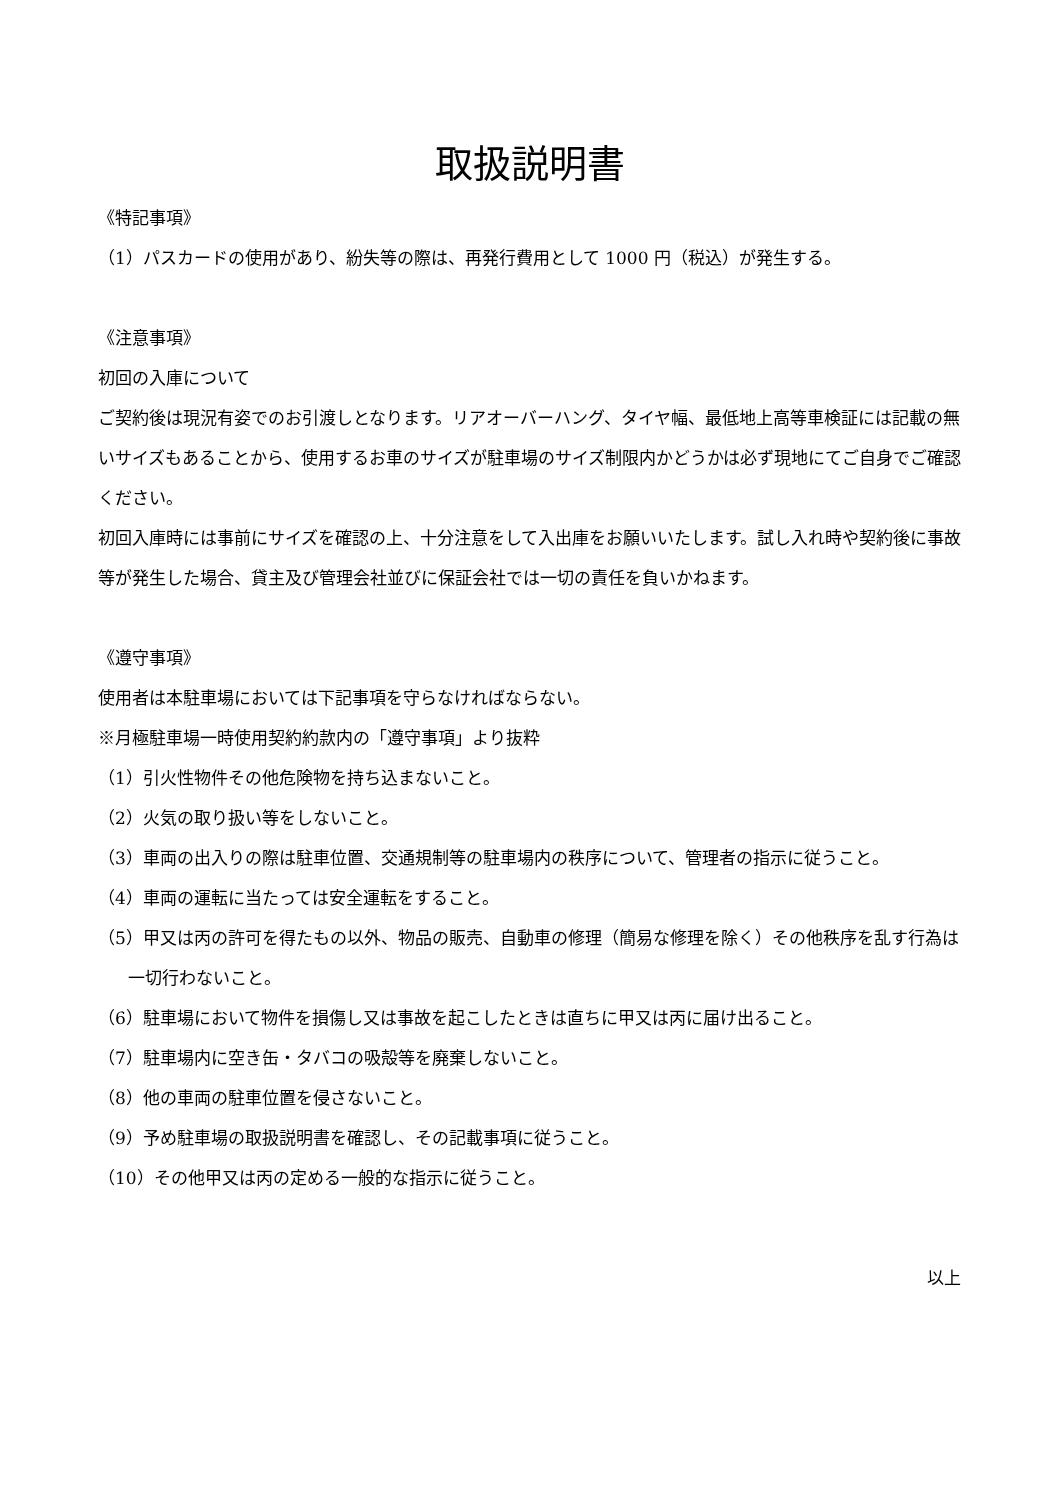取扱説明書
《特記事項》
（1）パスカードの使用があり、紛失等の際は、再発行費用として 1000 円（税込）が発生する。
《注意事項》
初回の入庫について
ご契約後は現況有姿でのお引渡しとなります。リアオーバーハング、タイヤ幅、最低地上高等車検証には記載の無いサイズもあることから、使用するお車のサイズが駐車場のサイズ制限内かどうかは必ず現地にてご自身でご確認ください。
初回入庫時には事前にサイズを確認の上、十分注意をして入出庫をお願いいたします。試し入れ時や契約後に事故等が発生した場合、貸主及び管理会社並びに保証会社では一切の責任を負いかねます。
《遵守事項》
使用者は本駐車場においては下記事項を守らなければならない。
※月極駐車場一時使用契約約款内の「遵守事項」より抜粋
（1）引火性物件その他危険物を持ち込まないこと。
（2）火気の取り扱い等をしないこと。
（3）車両の出入りの際は駐車位置、交通規制等の駐車場内の秩序について、管理者の指示に従うこと。
（4）車両の運転に当たっては安全運転をすること。
（5）甲又は丙の許可を得たもの以外、物品の販売、自動車の修理（簡易な修理を除く）その他秩序を乱す行為は一切行わないこと。
（6）駐車場において物件を損傷し又は事故を起こしたときは直ちに甲又は丙に届け出ること。
（7）駐車場内に空き缶・タバコの吸殻等を廃棄しないこと。
（8）他の車両の駐車位置を侵さないこと。
（9）予め駐車場の取扱説明書を確認し、その記載事項に従うこと。
（10）その他甲又は丙の定める一般的な指示に従うこと。
以上